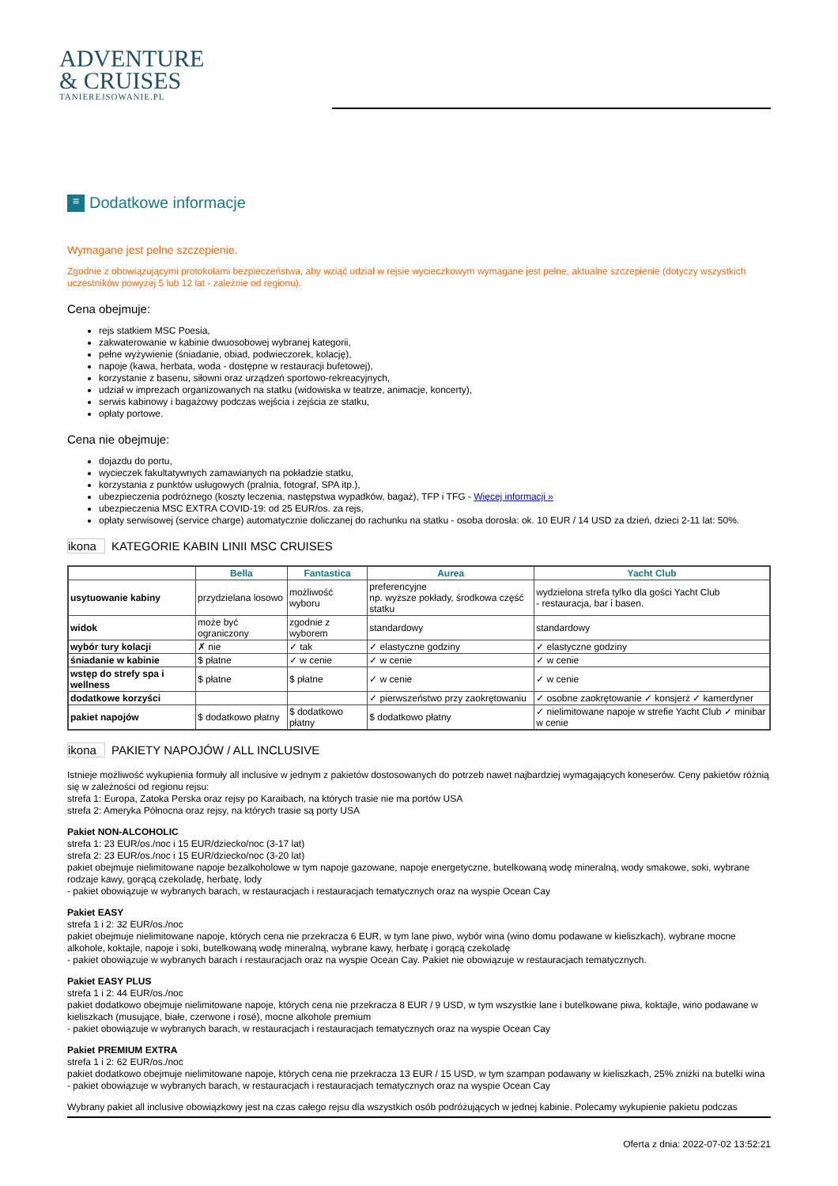ADVENTURE
& CRUISES
TANIEREJSOWANIE.PL
≡ Dodatkowe informacje
Wymagane jest pełne szczepienie.
Zgodnie z obowiązującymi protokołami bezpieczeństwa, aby wziąć udział w rejsie wycieczkowym wymagane jest pełne, aktualne szczepienie (dotyczy wszystkich uczestników powyżej 5 lub 12 lat - zależnie od regionu).
Cena obejmuje:
rejs statkiem MSC Poesia,
zakwaterowanie w kabinie dwuosobowej wybranej kategorii,
pełne wyżywienie (śniadanie, obiad, podwieczorek, kolację),
napoje (kawa, herbata, woda - dostępne w restauracji bufetowej),
korzystanie z basenu, siłowni oraz urządzeń sportowo-rekreacyjnych,
udział w imprezach organizowanych na statku (widowiska w teatrze, animacje, koncerty),
serwis kabinowy i bagażowy podczas wejścia i zejścia ze statku,
opłaty portowe.
Cena nie obejmuje:
dojazdu do portu,
wycieczek fakultatywnych zamawianych na pokładzie statku,
korzystania z punktów usługowych (pralnia, fotograf, SPA itp.),
ubezpieczenia podróżnego (koszty leczenia, następstwa wypadków, bagaż), TFP i TFG - Więcej informacji »
ubezpieczenia MSC EXTRA COVID-19: od 25 EUR/os. za rejs,
opłaty serwisowej (service charge) automatycznie doliczanej do rachunku na statku - osoba dorosła: ok. 10 EUR / 14 USD za dzień, dzieci 2-11 lat: 50%.
ikona KATEGORIE KABIN LINII MSC CRUISES
| | Bella | Fantastica | Aurea | Yacht Club |
| --- | --- | --- | --- | --- |
| usytuowanie kabiny | przydzielana losowo | możliwość wyboru | preferencyjne np. wyższe pokłady, środkowa część statku | wydzielona strefa tylko dla gości Yacht Club - restauracja, bar i basen. |
| widok | może być ograniczony | zgodnie z wyborem | standardowy | standardowy |
| wybór tury kolacji | ✗ nie | ✓ tak | ✓ elastyczne godziny | ✓ elastyczne godziny |
| śniadanie w kabinie | $ płatne | ✓ w cenie | ✓ w cenie | ✓ w cenie |
| wstęp do strefy spa i wellness | $ płatne | $ płatne | ✓ w cenie | ✓ w cenie |
| dodatkowe korzyści | | | ✓ pierwszeństwo przy zaokrętowaniu | ✓ osobne zaokrętowanie ✓ konsjerż ✓ kamerdyner |
| pakiet napojów | $ dodatkowo płatny | $ dodatkowo płatny | $ dodatkowo płatny | ✓ nielimitowane napoje w strefie Yacht Club ✓ minibar w cenie |
ikona PAKIETY NAPOJÓW / ALL INCLUSIVE
Istnieje możliwość wykupienia formuły all inclusive w jednym z pakietów dostosowanych do potrzeb nawet najbardziej wymagających koneserów. Ceny pakietów różnią się w zależności od regionu rejsu:
strefa 1: Europa, Zatoka Perska oraz rejsy po Karaibach, na których trasie nie ma portów USA
strefa 2: Ameryka Północna oraz rejsy, na których trasie są porty USA
Pakiet NON-ALCOHOLIC
strefa 1: 23 EUR/os./noc i 15 EUR/dziecko/noc (3-17 lat)
strefa 2: 23 EUR/os./noc i 15 EUR/dziecko/noc (3-20 lat)
pakiet obejmuje nielimitowane napoje bezalkoholowe w tym napoje gazowane, napoje energetyczne, butelkowaną wodę mineralną, wody smakowe, soki, wybrane rodzaje kawy, gorącą czekoladę, herbatę, lody
- pakiet obowiązuje w wybranych barach, w restauracjach i restauracjach tematycznych oraz na wyspie Ocean Cay
Pakiet EASY
strefa 1 i 2: 32 EUR/os./noc
pakiet obejmuje nielimitowane napoje, których cena nie przekracza 6 EUR, w tym lane piwo, wybór wina (wino domu podawane w kieliszkach), wybrane mocne alkohole, koktajle, napoje i soki, butelkowaną wodę mineralną, wybrane kawy, herbatę i gorącą czekoladę
- pakiet obowiązuje w wybranych barach i restauracjach oraz na wyspie Ocean Cay. Pakiet nie obowiązuje w restauracjach tematycznych.
Pakiet EASY PLUS
strefa 1 i 2: 44 EUR/os./noc
pakiet dodatkowo obejmuje nielimitowane napoje, których cena nie przekracza 8 EUR / 9 USD, w tym wszystkie lane i butelkowane piwa, koktajle, wino podawane w kieliszkach (musujące, białe, czerwone i rosé), mocne alkohole premium
- pakiet obowiązuje w wybranych barach, w restauracjach i restauracjach tematycznych oraz na wyspie Ocean Cay
Pakiet PREMIUM EXTRA
strefa 1 i 2: 62 EUR/os./noc
pakiet dodatkowo obejmuje nielimitowane napoje, których cena nie przekracza 13 EUR / 15 USD, w tym szampan podawany w kieliszkach, 25% zniżki na butelki wina
- pakiet obowiązuje w wybranych barach, w restauracjach i restauracjach tematycznych oraz na wyspie Ocean Cay
Wybrany pakiet all inclusive obowiązkowy jest na czas całego rejsu dla wszystkich osób podróżujących w jednej kabinie. Polecamy wykupienie pakietu podczas
Oferta z dnia: 2022-07-02 13:52:21